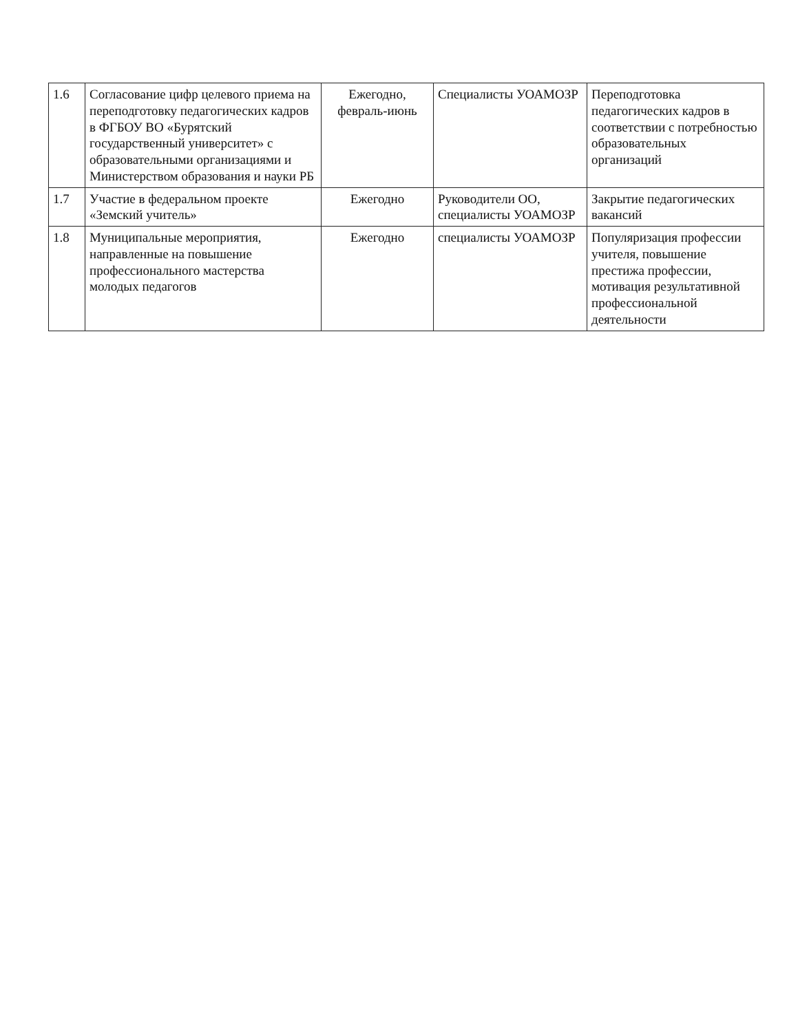| 1.6 | Согласование цифр целевого приема на переподготовку педагогических кадров в ФГБОУ ВО «Бурятский государственный университет» с образовательными организациями и Министерством образования и науки РБ | Ежегодно, февраль-июнь | Специалисты УОАМОЗР | Переподготовка педагогических кадров в соответствии с потребностью образовательных организаций |
| 1.7 | Участие в федеральном проекте «Земский учитель» | Ежегодно | Руководители ОО, специалисты УОАМОЗР | Закрытие педагогических вакансий |
| 1.8 | Муниципальные мероприятия, направленные на повышение профессионального мастерства молодых педагогов | Ежегодно | специалисты УОАМОЗР | Популяризация профессии учителя, повышение престижа профессии, мотивация результативной профессиональной деятельности |